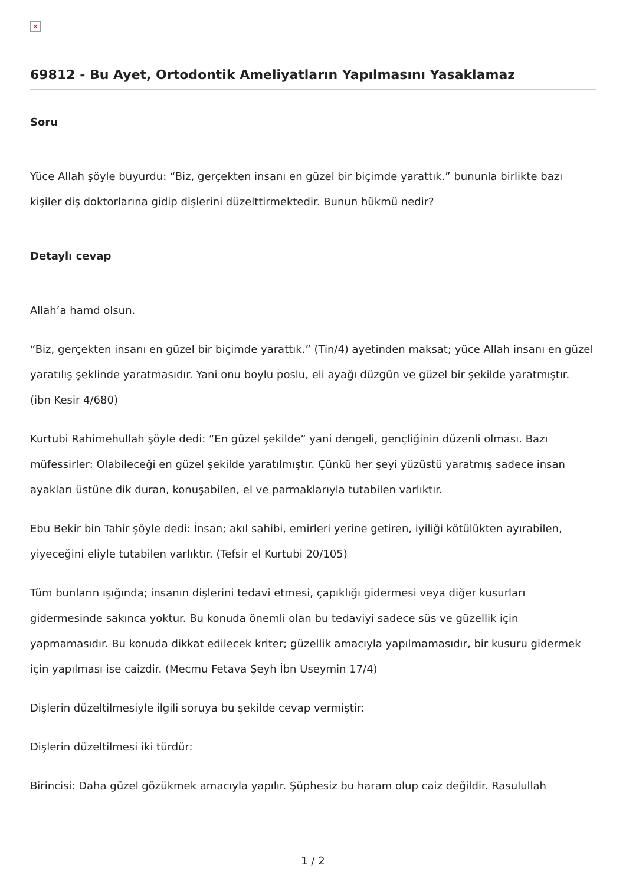×
69812 - Bu Ayet, Ortodontik Ameliyatların Yapılmasını Yasaklamaz
Soru
Yüce Allah şöyle buyurdu: “Biz, gerçekten insanı en güzel bir biçimde yarattık.” bununla birlikte bazı kişiler diş doktorlarına gidip dişlerini düzelttirmektedir. Bunun hükmü nedir?
Detaylı cevap
Allah’a hamd olsun.
“Biz, gerçekten insanı en güzel bir biçimde yarattık.” (Tin/4) ayetinden maksat; yüce Allah insanı en güzel yaratılış şeklinde yaratmasıdır. Yani onu boylu poslu, eli ayağı düzgün ve güzel bir şekilde yaratmıştır. (ibn Kesir 4/680)
Kurtubi Rahimehullah şöyle dedi: “En güzel şekilde” yani dengeli, gençliğinin düzenli olması. Bazı müfessirler: Olabileceği en güzel şekilde yaratılmıştır. Çünkü her şeyi yüzüstü yaratmış sadece insan ayakları üstüne dik duran, konuşabilen, el ve parmaklarıyla tutabilen varlıktır.
Ebu Bekir bin Tahir şöyle dedi: İnsan; akıl sahibi, emirleri yerine getiren, iyiliği kötülükten ayırabilen, yiyeceğini eliyle tutabilen varlıktır. (Tefsir el Kurtubi 20/105)
Tüm bunların ışığında; insanın dişlerini tedavi etmesi, çapıklığı gidermesi veya diğer kusurları gidermesinde sakınca yoktur. Bu konuda önemli olan bu tedaviyi sadece süs ve güzellik için yapmamasıdır. Bu konuda dikkat edilecek kriter; güzellik amacıyla yapılmamasıdır, bir kusuru gidermek için yapılması ise caizdir. (Mecmu Fetava Şeyh İbn Useymin 17/4)
Dişlerin düzeltilmesiyle ilgili soruya bu şekilde cevap vermiştir:
Dişlerin düzeltilmesi iki türdür:
Birincisi: Daha güzel gözükmek amacıyla yapılır. Şüphesiz bu haram olup caiz değildir. Rasulullah
1 / 2